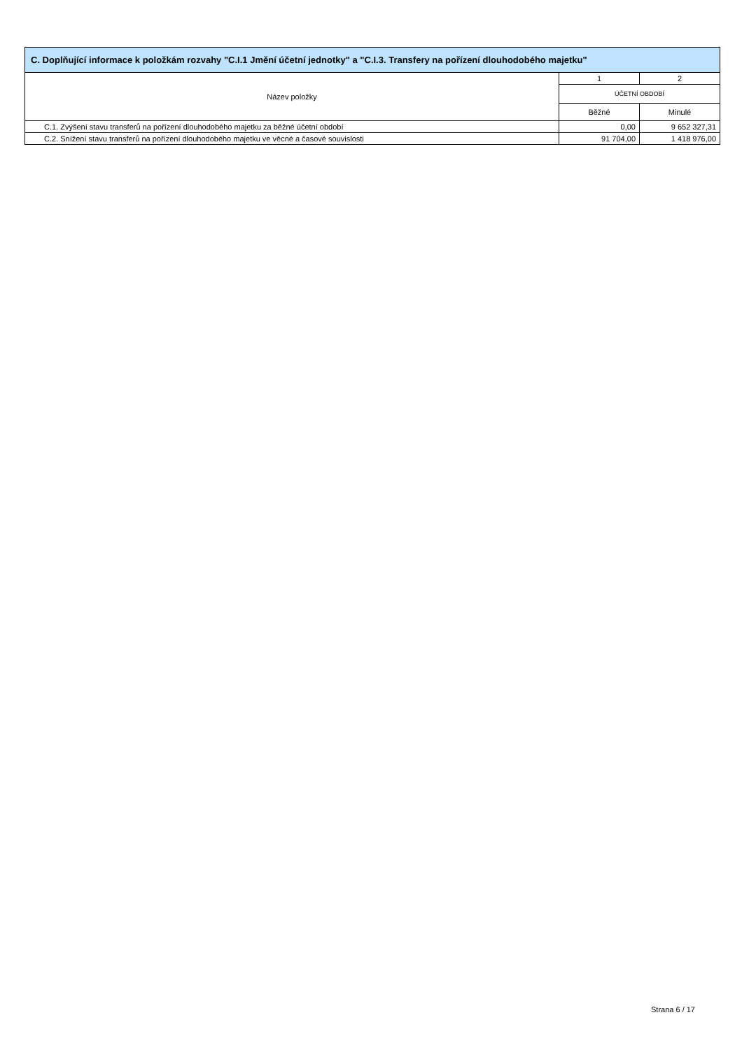| C. Doplňující informace k položkám rozvahy "C.I.1 Jmění účetní jednotky" a "C.I.3. Transfery na pořízení dlouhodobého majetku" | | |
| --- | --- | --- |
| Název položky | 1 | 2 |
| | ÚČETNÍ OBDOBÍ | |
| | Běžné | Minulé |
| C.1. Zvýšení stavu transferů na pořízení dlouhodobého majetku za běžné účetní období | 0,00 | 9 652 327,31 |
| C.2. Snížení stavu transferů na pořízení dlouhodobého majetku ve věcné a časové souvislosti | 91 704,00 | 1 418 976,00 |
Strana 6 / 17